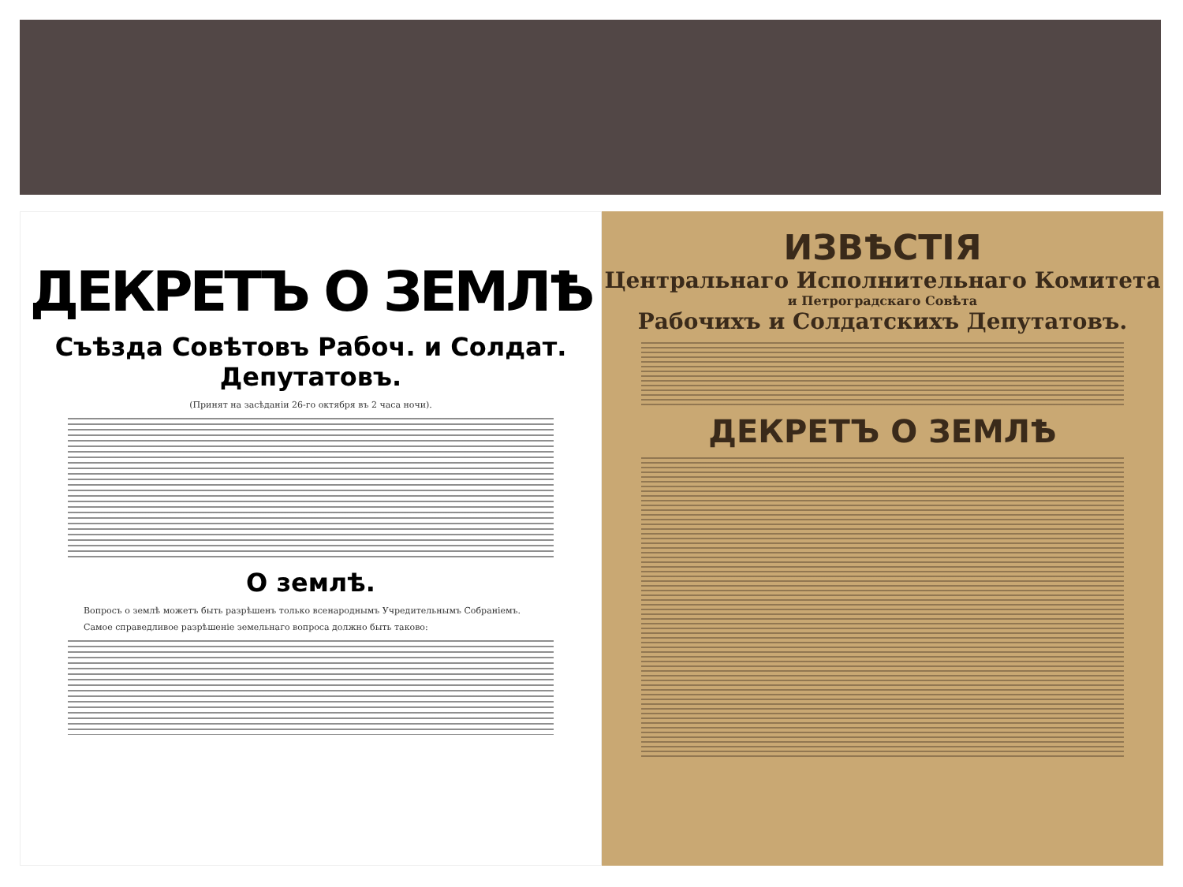ДЕКРЕТЪ О ЗЕМЛѢ
Съѣзда Совѣтовъ Рабоч. и Солдат. Депутатовъ.
(Принят на засѣданіи 26-го октября въ 2 часа ночи).
О землѣ.
Вопросъ о землѣ можетъ быть разрѣшенъ только всенароднымъ Учредительнымъ Собраніемъ.
Самое справедливое разрѣшеніе земельнаго вопроса должно быть таково:
ИЗВѢСТІЯ
Центральнаго Исполнительнаго Комитета
и Петроградскаго Совѣта
Рабочихъ и Солдатскихъ Депутатовъ.
ДЕКРЕТЪ О ЗЕМЛѢ